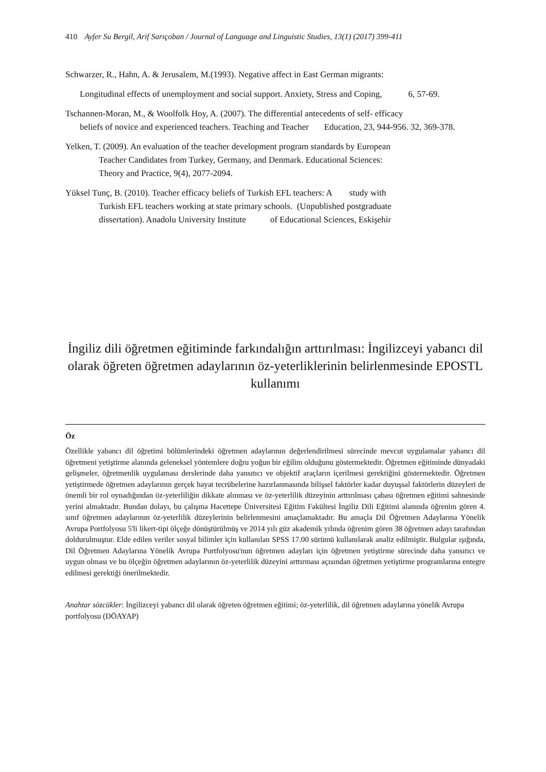410 Ayfer Su Bergil, Arif Sarıçoban / Journal of Language and Linguistic Studies, 13(1) (2017) 399-411
Schwarzer, R., Hahn, A. & Jerusalem, M.(1993). Negative affect in East German migrants:
Longitudinal effects of unemployment and social support. Anxiety, Stress and Coping, 6, 57-69.
Tschannen-Moran, M., & Woolfolk Hoy, A. (2007). The differential antecedents of self- efficacy
beliefs of novice and experienced teachers. Teaching and Teacher Education, 23, 944-956. 32, 369-378.
Yelken, T. (2009). An evaluation of the teacher development program standards by European
Teacher Candidates from Turkey, Germany, and Denmark. Educational Sciences:
Theory and Practice, 9(4), 2077-2094.
Yüksel Tunç, B. (2010). Teacher efficacy beliefs of Turkish EFL teachers: A study with
Turkish EFL teachers working at state primary schools. (Unpublished postgraduate
dissertation). Anadolu University Institute of Educational Sciences, Eskişehir
İngiliz dili öğretmen eğitiminde farkındalığın arttırılması: İngilizceyi yabancı dil olarak öğreten öğretmen adaylarının öz-yeterliklerinin belirlenmesinde EPOSTL kullanımı
Öz
Özellikle yabancı dil öğretimi bölümlerindeki öğretmen adaylarının değerlendirilmesi sürecinde mevcut uygulamalar yabancı dil öğretmeni yetiştirme alanında geleneksel yöntemlere doğru yoğun bir eğilim olduğunu göstermektedir. Öğretmen eğitiminde dünyadaki gelişmeler, öğretmenlik uygulaması derslerinde daha yansıtıcı ve objektif araçların içerilmesi gerektiğini göstermektedir. Öğretmen yetiştirmede öğretmen adaylarının gerçek hayat tecrübelerine hazırlanmasında bilişsel faktörler kadar duyuşsal faktörlerin düzeyleri de önemli bir rol oynadığından öz-yeterliliğin dikkate alınması ve öz-yeterlilik düzeyinin arttırılması çabası öğretmen eğitimi sahnesinde yerini almaktadır. Bundan dolayı, bu çalışma Hacettepe Üniversitesi Eğitim Fakültesi İngiliz Dili Eğitimi alanında öğrenim gören 4. sınıf öğretmen adaylarının öz-yeterlilik düzeylerinin belirlenmesini amaçlamaktadır. Bu amaçla Dil Öğretmen Adaylarına Yönelik Avrupa Portfolyosu 5'li likert-tipi ölçeğe dönüştürülmüş ve 2014 yılı güz akademik yılında öğrenim gören 38 öğretmen adayı tarafından doldurulmuştur. Elde edilen veriler sosyal bilimler için kullanılan SPSS 17.00 sürümü kullanılarak analiz edilmiştir. Bulgular ışığında, Dil Öğretmen Adaylarına Yönelik Avrupa Portfolyosu'nun öğretmen adayları için öğretmen yetiştirme sürecinde daha yansıtıcı ve uygun olması ve bu ölçeğin öğretmen adaylarının öz-yeterlilik düzeyini arttırması açısından öğretmen yetiştirme programlarına entegre edilmesi gerektiği önerilmektedir.
Anahtar sözcükler: İngilizceyi yabancı dil olarak öğreten öğretmen eğitimi; öz-yeterlilik, dil öğretmen adaylarına yönelik Avrupa portfolyosu (DÖAYAP)